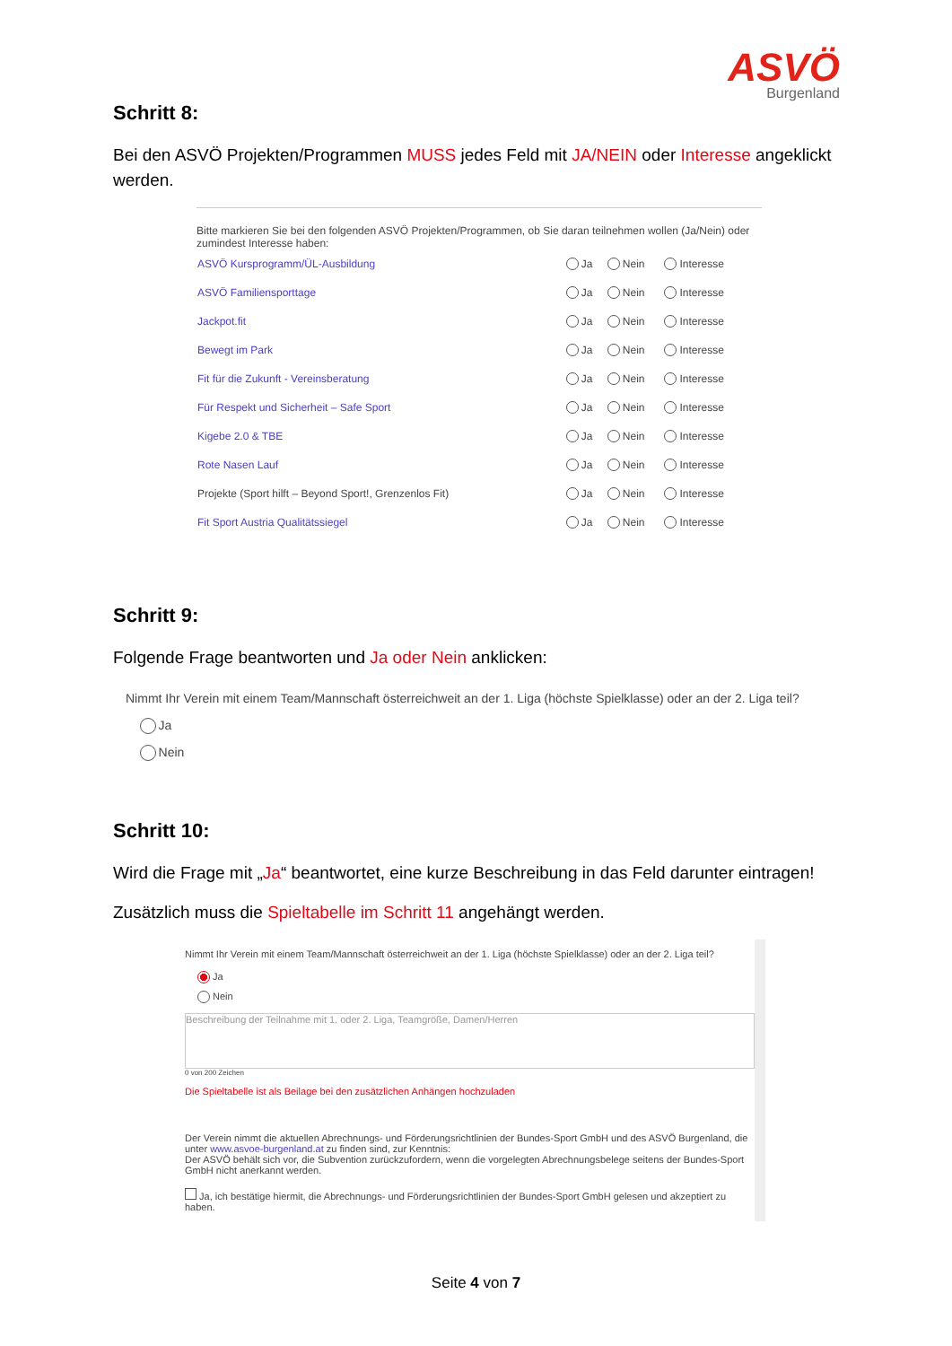ASVÖ
Burgenland
Schritt 8:
Bei den ASVÖ Projekten/Programmen MUSS jedes Feld mit JA/NEIN oder Interesse angeklickt werden.
Bitte markieren Sie bei den folgenden ASVÖ Projekten/Programmen, ob Sie daran teilnehmen wollen (Ja/Nein) oder zumindest Interesse haben:
| ASVÖ Kursprogramm/ÜL-Ausbildung | Ja | Nein | Interesse |
| ASVÖ Familiensporttage | Ja | Nein | Interesse |
| Jackpot.fit | Ja | Nein | Interesse |
| Bewegt im Park | Ja | Nein | Interesse |
| Fit für die Zukunft - Vereinsberatung | Ja | Nein | Interesse |
| Für Respekt und Sicherheit – Safe Sport | Ja | Nein | Interesse |
| Kigebe 2.0 & TBE | Ja | Nein | Interesse |
| Rote Nasen Lauf | Ja | Nein | Interesse |
| Projekte (Sport hilft – Beyond Sport!, Grenzenlos Fit) | Ja | Nein | Interesse |
| Fit Sport Austria Qualitätssiegel | Ja | Nein | Interesse |
Schritt 9:
Folgende Frage beantworten und Ja oder Nein anklicken:
Nimmt Ihr Verein mit einem Team/Mannschaft österreichweit an der 1. Liga (höchste Spielklasse) oder an der 2. Liga teil?
Ja
Nein
Schritt 10:
Wird die Frage mit „Ja“ beantwortet, eine kurze Beschreibung in das Feld darunter eintragen!
Zusätzlich muss die Spieltabelle im Schritt 11 angehängt werden.
Nimmt Ihr Verein mit einem Team/Mannschaft österreichweit an der 1. Liga (höchste Spielklasse) oder an der 2. Liga teil?
Ja
Nein
Beschreibung der Teilnahme mit 1. oder 2. Liga, Teamgröße, Damen/Herren
0 von 200 Zeichen
Die Spieltabelle ist als Beilage bei den zusätzlichen Anhängen hochzuladen
Der Verein nimmt die aktuellen Abrechnungs- und Förderungsrichtlinien der Bundes-Sport GmbH und des ASVÖ Burgenland, die unter www.asvoe-burgenland.at zu finden sind, zur Kenntnis:
Der ASVÖ behält sich vor, die Subvention zurückzufordern, wenn die vorgelegten Abrechnungsbelege seitens der Bundes-Sport GmbH nicht anerkannt werden.
Ja, ich bestätige hiermit, die Abrechnungs- und Förderungsrichtlinien der Bundes-Sport GmbH gelesen und akzeptiert zu haben.
Seite 4 von 7